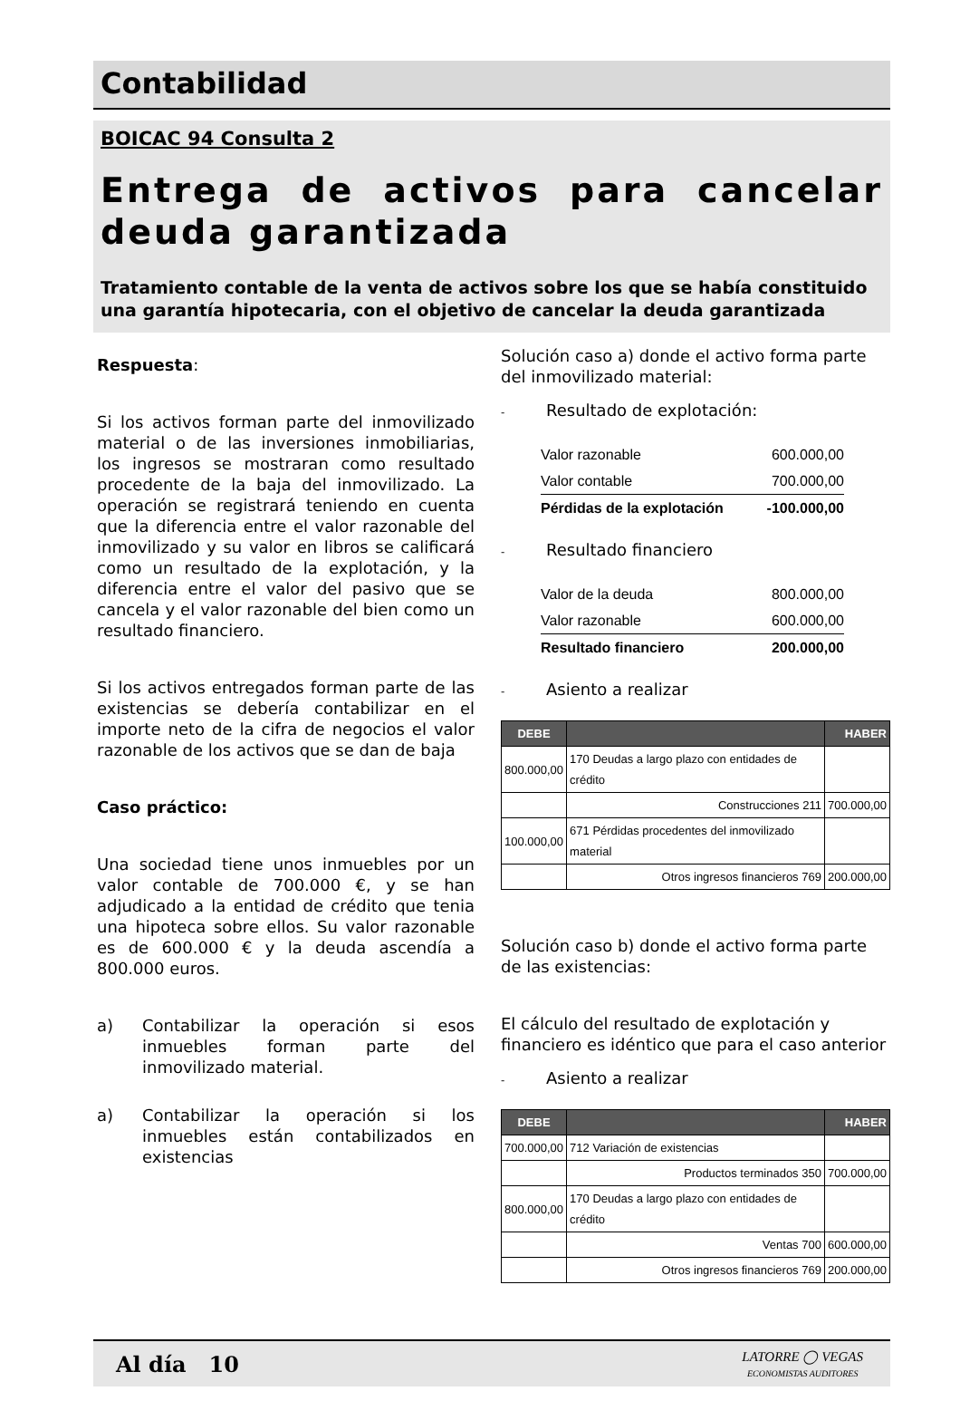Contabilidad
BOICAC 94 Consulta 2
Entrega de activos para cancelar deuda garantizada
Tratamiento contable de la venta de activos sobre los que se había constituido una garantía hipotecaria, con el objetivo de cancelar la deuda garantizada
Respuesta:
Si los activos forman parte del inmovilizado material o de las inversiones inmobiliarias, los ingresos se mostraran como resultado procedente de la baja del inmovilizado. La operación se registrará teniendo en cuenta que la diferencia entre el valor razonable del inmovilizado y su valor en libros se calificará como un resultado de la explotación, y la diferencia entre el valor del pasivo que se cancela y el valor razonable del bien como un resultado financiero.
Si los activos entregados forman parte de las existencias se debería contabilizar en el importe neto de la cifra de negocios el valor razonable de los activos que se dan de baja
Caso práctico:
Una sociedad tiene unos inmuebles por un valor contable de 700.000 €, y se han adjudicado a la entidad de crédito que tenia una hipoteca sobre ellos. Su valor razonable es de 600.000 € y la deuda ascendía a 800.000 euros.
a) Contabilizar la operación si esos inmuebles forman parte del inmovilizado material.
a) Contabilizar la operación si los inmuebles están contabilizados en existencias
Solución caso a) donde el activo forma parte del inmovilizado material:
- Resultado de explotación:
| Valor razonable | 600.000,00 |
| Valor contable | 700.000,00 |
| Pérdidas de la explotación | -100.000,00 |
- Resultado financiero
| Valor de la deuda | 800.000,00 |
| Valor razonable | 600.000,00 |
| Resultado financiero | 200.000,00 |
- Asiento a realizar
| DEBE | | HABER |
| --- | --- | --- |
| 800.000,00 | 170 Deudas a largo plazo con entidades de crédito | |
| | Construcciones 211 | 700.000,00 |
| 100.000,00 | 671 Pérdidas procedentes del inmovilizado material | |
| | Otros ingresos financieros 769 | 200.000,00 |
Solución caso b) donde el activo forma parte de las existencias:
El cálculo del resultado de explotación y financiero es idéntico que para el caso anterior
- Asiento a realizar
| DEBE | | HABER |
| --- | --- | --- |
| 700.000,00 | 712 Variación de existencias | |
| | Productos terminados 350 | 700.000,00 |
| 800.000,00 | 170 Deudas a largo plazo con entidades de crédito | |
| | Ventas 700 | 600.000,00 |
| | Otros ingresos financieros 769 | 200.000,00 |
Al día 10
LATORRE ◯ VEGAS
ECONOMISTAS AUDITORES